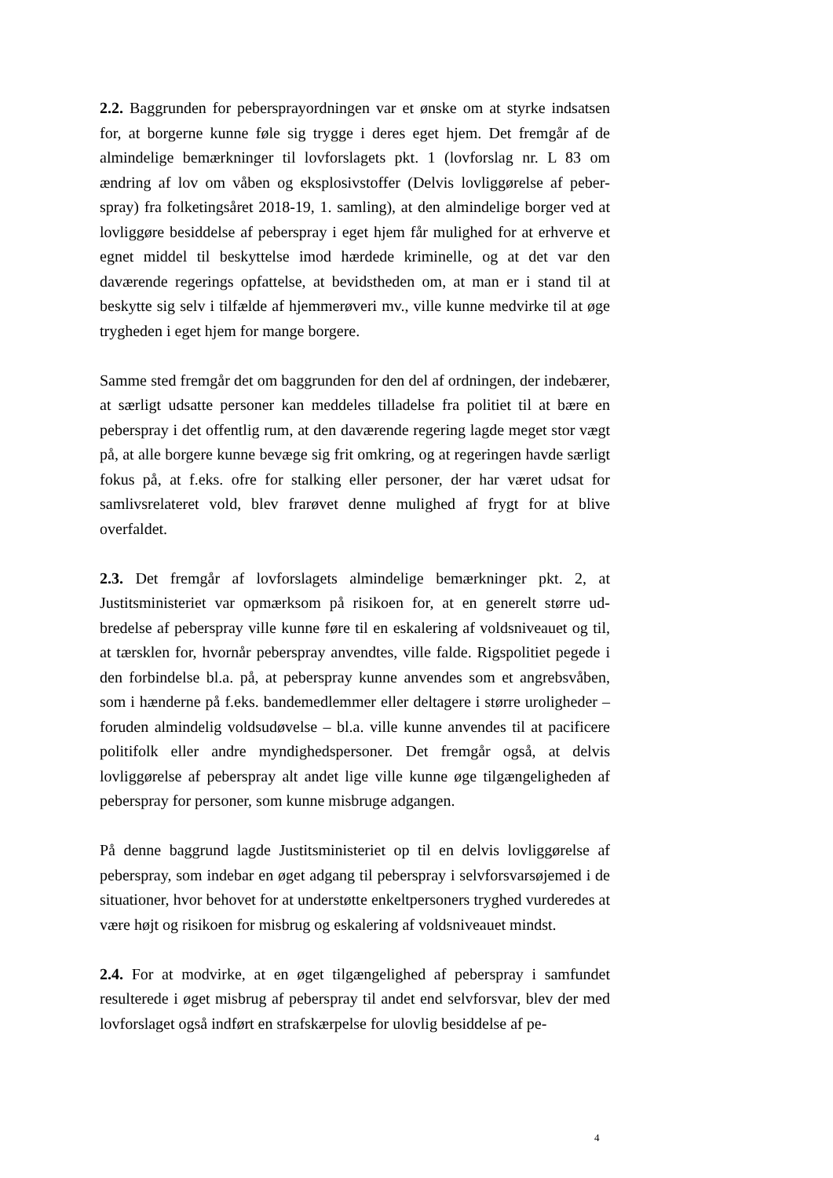2.2. Baggrunden for peberspray­ordningen var et ønske om at styrke indsat­sen for, at borgerne kunne føle sig trygge i deres eget hjem. Det fremgår af de almindelige bemærkninger til lovforslagets pkt. 1 (lovforslag nr. L 83 om ændring af lov om våben og eksplosivstoffer (Delvis lovliggørelse af peber­spray) fra folketingsåret 2018-19, 1. samling), at den almindelige borger ved at lovliggøre besiddelse af peberspray i eget hjem får mulighed for at er­hverve et egnet middel til beskyttelse imod hærdede kriminelle, og at det var den daværende regerings opfattelse, at bevidstheden om, at man er i stand til at beskytte sig selv i tilfælde af hjemmerøveri mv., ville kunne med­virke til at øge trygheden i eget hjem for mange borgere.
Samme sted fremgår det om baggrunden for den del af ordningen, der inde­bærer, at særligt udsatte personer kan meddeles tilladelse fra politiet til at bære en peberspray i det offentlig rum, at den daværende regering lagde meget stor vægt på, at alle borgere kunne bevæge sig frit omkring, og at regeringen havde særligt fokus på, at f.eks. ofre for stalking eller personer, der har været udsat for samlivsrelateret vold, blev frarøvet denne mulighed af frygt for at blive overfaldet.
2.3. Det fremgår af lovforslagets almindelige bemærkninger pkt. 2, at Justitsministeriet var opmærksom på risikoen for, at en generelt større ud­bredelse af peberspray ville kunne føre til en eskalering af voldsniveauet og til, at tærsklen for, hvornår peberspray anvendtes, ville falde. Rigspolitiet pegede i den forbindelse bl.a. på, at peberspray kunne anvendes som et an­grebsvåben, som i hænderne på f.eks. bandemedlemmer eller deltagere i større uroligheder – foruden almindelig voldsudøvelse – bl.a. ville kunne anvendes til at pacificere politifolk eller andre myndighedspersoner. Det fremgår også, at delvis lovliggørelse af peberspray alt andet lige ville kunne øge tilgængeligheden af peberspray for personer, som kunne misbruge ad­gangen.
På denne baggrund lagde Justitsministeriet op til en delvis lovliggørelse af peberspray, som indebar en øget adgang til peberspray i selvforsvarsøjemed i de situationer, hvor behovet for at understøtte enkeltpersoners tryghed vur­deredes at være højt og risikoen for misbrug og eskalering af voldsniveauet mindst.
2.4. For at modvirke, at en øget tilgængelighed af peberspray i samfundet resulterede i øget misbrug af peberspray til andet end selvforsvar, blev der med lovforslaget også indført en strafskærpelse for ulovlig besiddelse af pe-
4